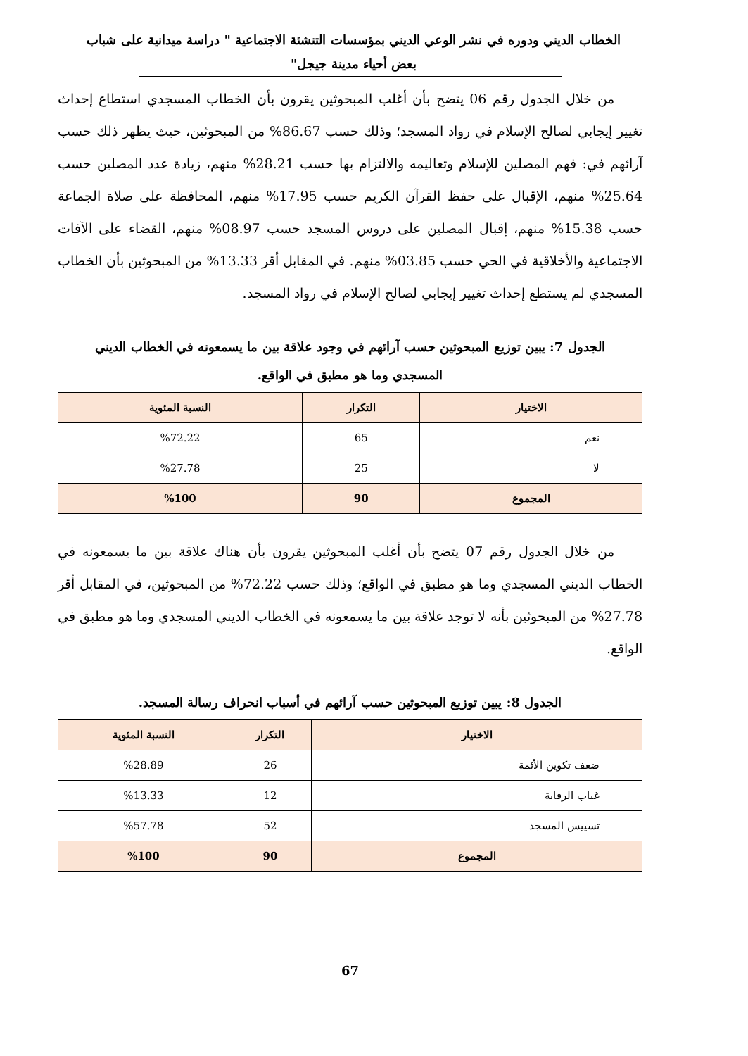الخطاب الديني ودوره في نشر الوعي الديني بمؤسسات التنشئة الاجتماعية " دراسة ميدانية على شباب
بعض أحياء مدينة جيجل"
من خلال الجدول رقم 06 يتضح بأن أغلب المبحوثين يقرون بأن الخطاب المسجدي استطاع إحداث تغيير إيجابي لصالح الإسلام في رواد المسجد؛ وذلك حسب 86.67% من المبحوثين، حيث يظهر ذلك حسب آرائهم في: فهم المصلين للإسلام وتعاليمه والالتزام بها حسب 28.21% منهم، زيادة عدد المصلين حسب 25.64% منهم، الإقبال على حفظ القرآن الكريم حسب 17.95% منهم، المحافظة على صلاة الجماعة حسب 15.38% منهم، إقبال المصلين على دروس المسجد حسب 08.97% منهم، القضاء على الآفات الاجتماعية والأخلاقية في الحي حسب 03.85% منهم. في المقابل أقر 13.33% من المبحوثين بأن الخطاب المسجدي لم يستطع إحداث تغيير إيجابي لصالح الإسلام في رواد المسجد.
الجدول 7: يبين توزيع المبحوثين حسب آرائهم في وجود علاقة بين ما يسمعونه في الخطاب الديني
المسجدي وما هو مطبق في الواقع.
| الاختيار | التكرار | النسبة المئوية |
| --- | --- | --- |
| نعم | 65 | %72.22 |
| لا | 25 | %27.78 |
| المجموع | 90 | %100 |
من خلال الجدول رقم 07 يتضح بأن أغلب المبحوثين يقرون بأن هناك علاقة بين ما يسمعونه في الخطاب الديني المسجدي وما هو مطبق في الواقع؛ وذلك حسب 72.22% من المبحوثين، في المقابل أقر 27.78% من المبحوثين بأنه لا توجد علاقة بين ما يسمعونه في الخطاب الديني المسجدي وما هو مطبق في الواقع.
الجدول 8: يبين توزيع المبحوثين حسب آرائهم في أسباب انحراف رسالة المسجد.
| الاختيار | التكرار | النسبة المئوية |
| --- | --- | --- |
| ضعف تكوين الأئمة | 26 | %28.89 |
| غياب الرقابة | 12 | %13.33 |
| تسييس المسجد | 52 | %57.78 |
| المجموع | 90 | %100 |
67